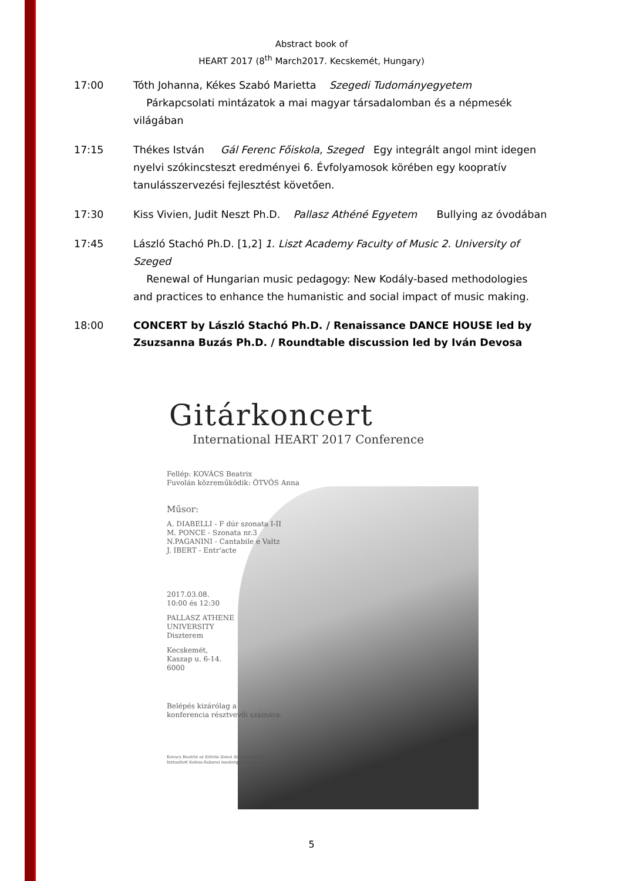Abstract book of
HEART 2017 (8<sup>th</sup> March2017. Kecskemét, Hungary)
17:00 Tóth Johanna, Kékes Szabó Marietta Szegedi Tudományegyetem
Párkapcsolati mintázatok a mai magyar társadalomban és a népmesék világában
17:15 Thékes István Gál Ferenc Főiskola, Szeged Egy integrált angol mint idegen nyelvi szókincsteszt eredményei 6. Évfolyamosok körében egy koopratív tanulásszervezési fejlesztést követően.
17:30 Kiss Vivien, Judit Neszt Ph.D. Pallasz Athéné Egyetem Bullying az óvodában
17:45 László Stachó Ph.D. [1,2] 1. Liszt Academy Faculty of Music 2. University of Szeged
Renewal of Hungarian music pedagogy: New Kodály-based methodologies and practices to enhance the humanistic and social impact of music making.
18:00 CONCERT by László Stachó Ph.D. / Renaissance DANCE HOUSE led by Zsuzsanna Buzás Ph.D. / Roundtable discussion led by Iván Devosa
Gitárkoncert
International HEART 2017 Conference
Fellép: KOVÁCS Beatrix
Fuvolán közreműködik: ÖTVÖS Anna
Műsor:
A. DIABELLI - F dúr szonata I-II
M. PONCE - Szonata nr.3
N.PAGANINI - Cantabile e Valtz
J. IBERT - Entr'acte
2017.03.08.
10:00 és 12:30
PALLASZ ATHENE
UNIVERSITY
Diszterem
Kecskemét,
Kaszap u. 6-14.
6000
Belépés kizárólag a
konferencia résztvevői számára.
Kovacs Beatrix az Eötvös Zenei Alapítvány által
biztosított Kohno-Sakurai mestergitáron játszik.
5